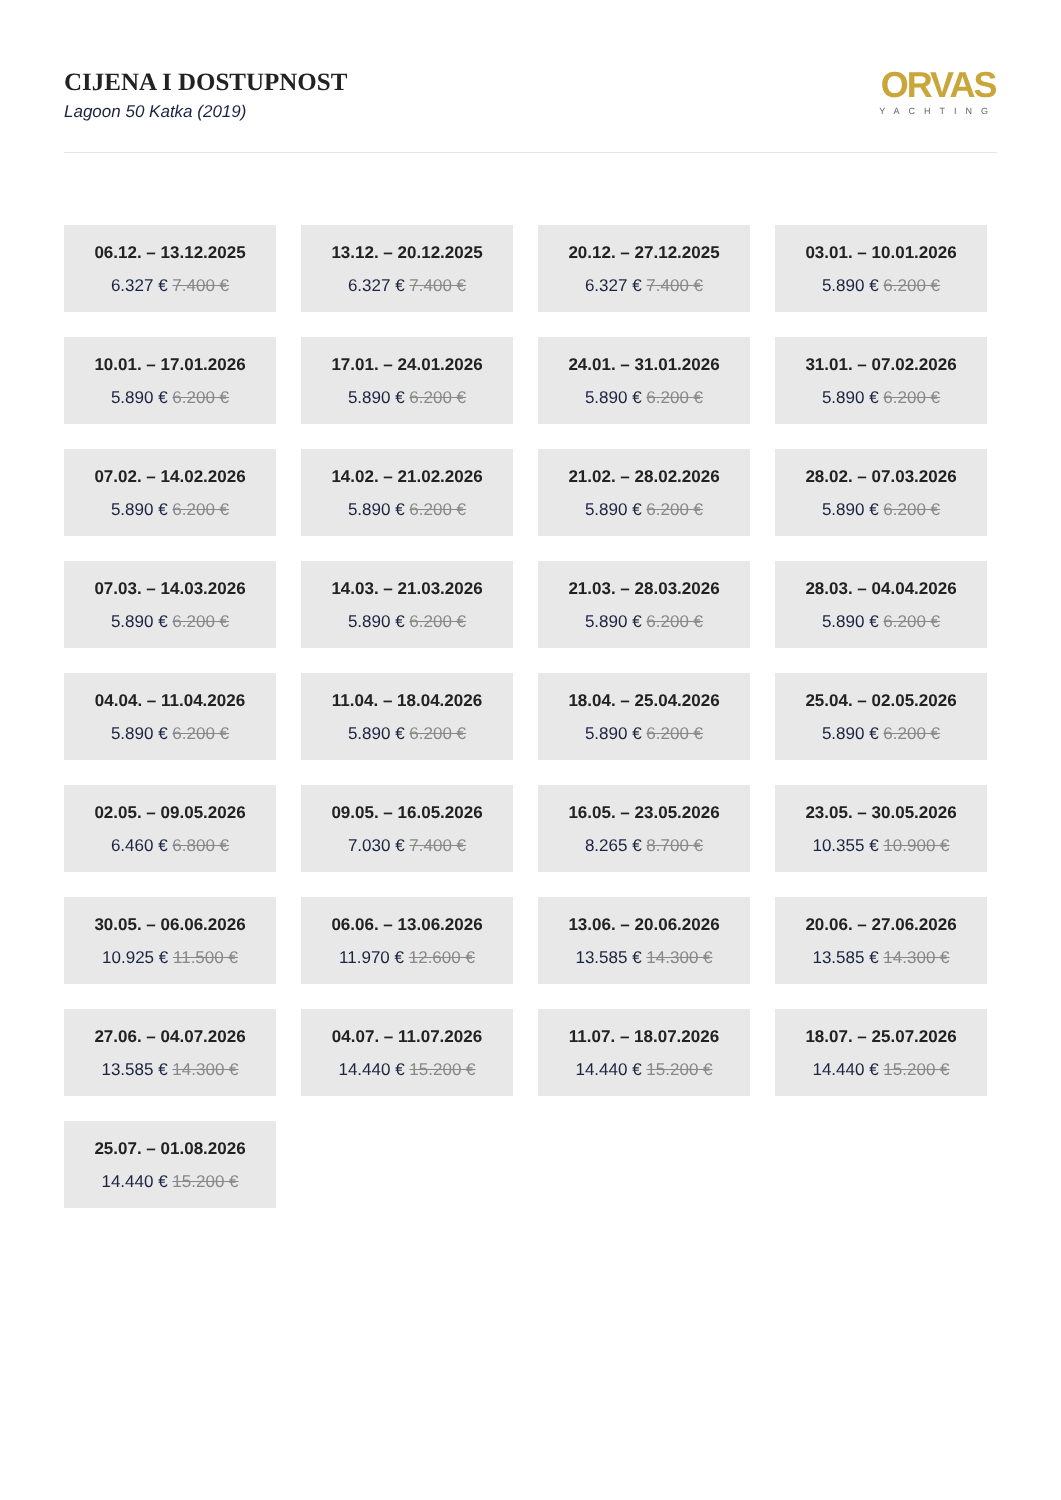CIJENA I DOSTUPNOST
Lagoon 50 Katka (2019)
ORVAS
YACHTING
06.12. – 13.12.2025
6.327 € 7.400 €
13.12. – 20.12.2025
6.327 € 7.400 €
20.12. – 27.12.2025
6.327 € 7.400 €
03.01. – 10.01.2026
5.890 € 6.200 €
10.01. – 17.01.2026
5.890 € 6.200 €
17.01. – 24.01.2026
5.890 € 6.200 €
24.01. – 31.01.2026
5.890 € 6.200 €
31.01. – 07.02.2026
5.890 € 6.200 €
07.02. – 14.02.2026
5.890 € 6.200 €
14.02. – 21.02.2026
5.890 € 6.200 €
21.02. – 28.02.2026
5.890 € 6.200 €
28.02. – 07.03.2026
5.890 € 6.200 €
07.03. – 14.03.2026
5.890 € 6.200 €
14.03. – 21.03.2026
5.890 € 6.200 €
21.03. – 28.03.2026
5.890 € 6.200 €
28.03. – 04.04.2026
5.890 € 6.200 €
04.04. – 11.04.2026
5.890 € 6.200 €
11.04. – 18.04.2026
5.890 € 6.200 €
18.04. – 25.04.2026
5.890 € 6.200 €
25.04. – 02.05.2026
5.890 € 6.200 €
02.05. – 09.05.2026
6.460 € 6.800 €
09.05. – 16.05.2026
7.030 € 7.400 €
16.05. – 23.05.2026
8.265 € 8.700 €
23.05. – 30.05.2026
10.355 € 10.900 €
30.05. – 06.06.2026
10.925 € 11.500 €
06.06. – 13.06.2026
11.970 € 12.600 €
13.06. – 20.06.2026
13.585 € 14.300 €
20.06. – 27.06.2026
13.585 € 14.300 €
27.06. – 04.07.2026
13.585 € 14.300 €
04.07. – 11.07.2026
14.440 € 15.200 €
11.07. – 18.07.2026
14.440 € 15.200 €
18.07. – 25.07.2026
14.440 € 15.200 €
25.07. – 01.08.2026
14.440 € 15.200 €